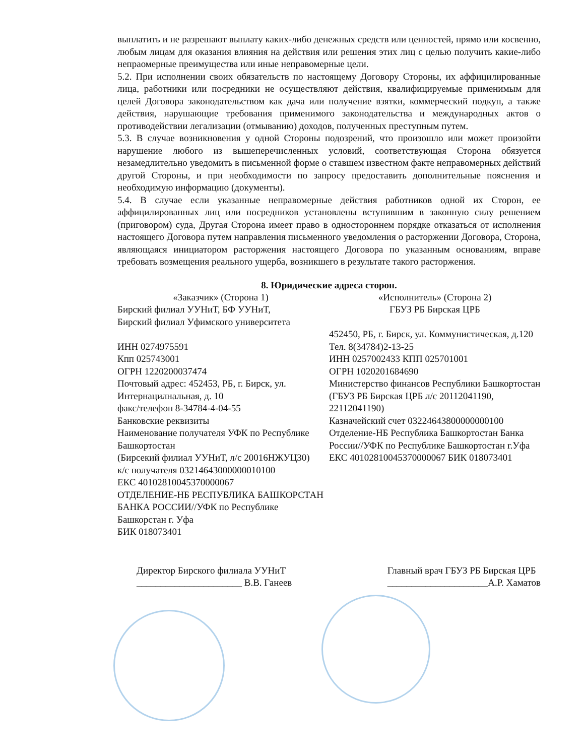выплатить и не разрешают выплату каких-либо денежных средств или ценностей, прямо или косвенно, любым лицам для оказания влияния на действия или решения этих лиц с целью получить какие-либо непраомерные преимущества или иные неправомерные цели.
5.2. При исполнении своих обязательств по настоящему Договору Стороны, их аффицилированные лица, работники или посредники не осуществляют действия, квалифицируемые применимым для целей Договора законодательством как дача или получение взятки, коммерческий подкуп, а также действия, нарушающие требования применимого законодательства и международных актов о противодействии легализации (отмыванию) доходов, полученных преступным путем.
5.3. В случае возникновения у одной Стороны подозрений, что произошло или может произойти нарушение любого из вышеперечисленных условий, соответствующая Сторона обязуется незамедлительно уведомить в письменной форме о ставшем известном факте неправомерных действий другой Стороны, и при необходимости по запросу предоставить дополнительные пояснения и необходимую информацию (документы).
5.4. В случае если указанные неправомерные действия работников одной их Сторон, ее аффицилированных лиц или посредников установлены вступившим в законную силу решением (приговором) суда, Другая Сторона имеет право в одностороннем порядке отказаться от исполнения настоящего Договора путем направления письменного уведомления о расторжении Договора, Сторона, являющаяся инициатором расторжения настоящего Договора по указанным основаниям, вправе требовать возмещения реального ущерба, возникшего в результате такого расторжения.
8. Юридические адреса сторон.
«Заказчик» (Сторона 1)
Бирский филиал УУНиТ, БФ УУНиТ,
Бирский филиал Уфимского университета
ИНН 0274975591
Кпп 025743001
ОГРН 1220200037474
Почтовый адрес: 452453, РБ, г. Бирск, ул. Интернацилнальная, д. 10
факс/телефон 8-34784-4-04-55
Банковские реквизиты
Наименование получателя УФК по Республике Башкортостан
(Бирсекий филиал УУНиТ, л/с 20016НЖУЦ30)
к/с получателя 03214643000000010100
ЕКС 40102810045370000067
ОТДЕЛЕНИЕ-НБ РЕСПУБЛИКА БАШКОРСТАН
БАНКА РОССИИ//УФК по Республике Башкорстан г. Уфа
БИК 018073401
«Исполнитель» (Сторона 2)
ГБУЗ РБ Бирская ЦРБ
452450, РБ, г. Бирск, ул. Коммунистическая, д.120
Тел. 8(34784)2-13-25
ИНН 0257002433 КПП 025701001
ОГРН 1020201684690
Министерство финансов Республики Башкортостан (ГБУЗ РБ Бирская ЦРБ л/с 20112041190, 22112041190)
Казначейский счет 03224643800000000100
Отделение-НБ Республика Башкортостан Банка России//УФК по Республике Башкортостан г.Уфа
ЕКС 40102810045370000067 БИК 018073401
Директор Бирского филиала УУНиТ
______________________ В.В. Ганеев
Главный врач ГБУЗ РБ Бирская ЦРБ
_____________________А.Р. Хаматов